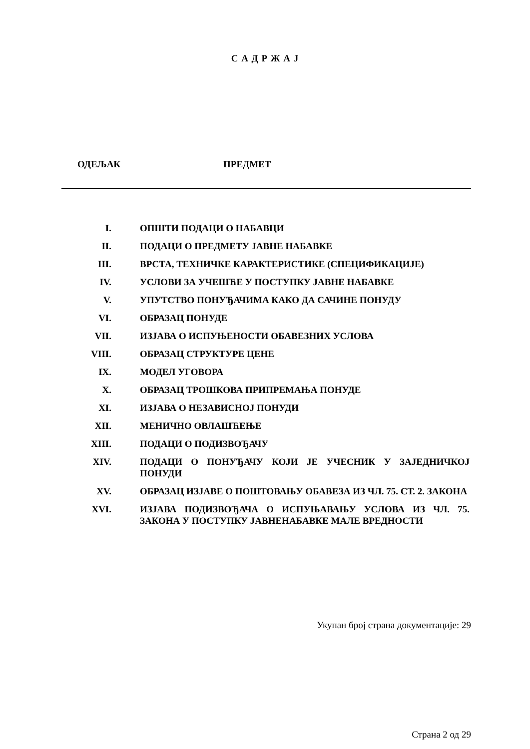С А Д Р Ж А Ј
ОДЕЉАК ПРЕДМЕТ
| I. | ОПШТИ ПОДАЦИ О НАБАВЦИ |
| II. | ПОДАЦИ О ПРЕДМЕТУ ЈАВНЕ НАБАВКЕ |
| III. | ВРСТА, ТЕХНИЧКЕ КАРАКТЕРИСТИКЕ (СПЕЦИФИКАЦИЈЕ) |
| IV. | УСЛОВИ ЗА УЧЕШЋЕ У ПОСТУПКУ ЈАВНЕ НАБАВКЕ |
| V. | УПУТСТВО ПОНУЂАЧИМА КАКО ДА САЧИНЕ ПОНУДУ |
| VI. | ОБРАЗАЦ ПОНУДЕ |
| VII. | ИЗЈАВА О ИСПУЊЕНОСТИ ОБАВЕЗНИХ УСЛОВА |
| VIII. | ОБРАЗАЦ СТРУКТУРЕ ЦЕНЕ |
| IX. | МОДЕЛ УГОВОРА |
| X. | ОБРАЗАЦ ТРОШКОВА ПРИПРЕМАЊА ПОНУДЕ |
| XI. | ИЗЈАВА О НЕЗАВИСНОЈ ПОНУДИ |
| XII. | МЕНИЧНО ОВЛАШЋЕЊЕ |
| XIII. | ПОДАЦИ О ПОДИЗВОЂАЧУ |
| XIV. | ПОДАЦИ О ПОНУЂАЧУ КОЈИ ЈЕ УЧЕСНИК У ЗАЈЕДНИЧКОЈ ПОНУДИ |
| XV. | ОБРАЗАЦ ИЗЈАВЕ О ПОШТОВАЊУ ОБАВЕЗА ИЗ ЧЛ. 75. СТ. 2. ЗАКОНА |
| XVI. | ИЗЈАВА ПОДИЗВОЂАЧА О ИСПУЊАВАЊУ УСЛОВА ИЗ ЧЛ. 75. ЗАКОНА У ПОСТУПКУ ЈАВНЕНАБАВКЕ МАЛЕ ВРЕДНОСТИ |
Укупан број страна документације: 29
Страна 2 од 29